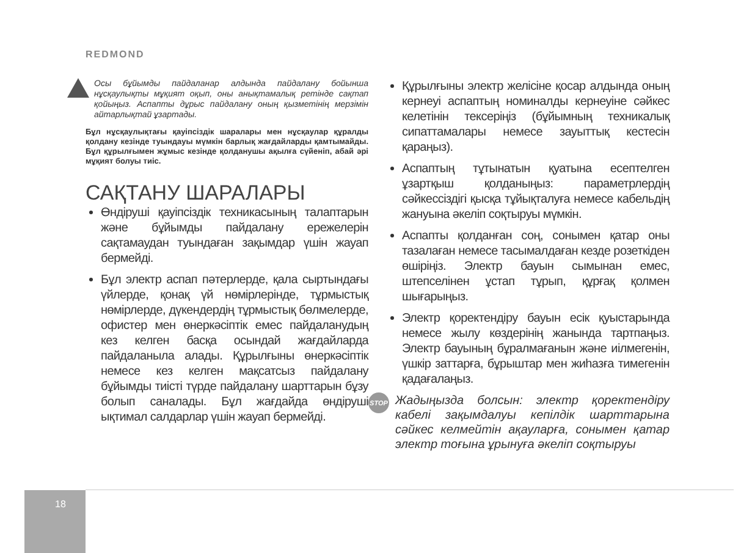REDMOND
Осы бұйымды пайдаланар алдында пайдалану бойынша нұсқаулықты мұқият оқып, оны анықтамалық ретінде сақтап қойыңыз. Аспапты дұрыс пайдалану оның қызметінің мерзімін айтарлықтай ұзартады.
Бұл нұсқаулықтағы қауіпсіздік шаралары мен нұсқаулар құралды қолдану кезінде туындауы мүмкін барлық жағдайларды қамтымайды. Бұл құрылғымен жұмыс кезінде қолданушы ақылға сүйеніп, абай әрі мұқият болуы тиіс.
САҚТАНУ ШАРАЛАРЫ
Өндіруші қауіпсіздік техникасының талаптарын және бұйымды пайдалану ережелерін сақтамаудан туындаған зақымдар үшін жауап бермейді.
Бұл электр аспап пәтерлерде, қала сыртындағы үйлерде, қонақ үй нөмірлерінде, тұрмыстық нөмірлерде, дүкендердің тұрмыстық бөлмелерде, офистер мен өнеркәсіптік емес пайдаланудың кез келген басқа осындай жағдайларда пайдаланыла алады. Құрылғыны өнеркәсіптік немесе кез келген мақсатсыз пайдалану бұйымды тиісті түрде пайдалану шарттарын бұзу болып саналады. Бұл жағдайда өндіруші ықтимал салдарлар үшін жауап бермейді.
Құрылғыны электр желісіне қосар алдында оның кернеуі аспаптың номиналды кернеуіне сәйкес келетінін тексеріңіз (бұйымның техникалық сипаттамалары немесе зауыттық кестесін қараңыз).
Аспаптың тұтынатын қуатына есептелген ұзартқыш қолданыңыз: параметрлердің сәйкессіздігі қысқа тұйықталуға немесе кабельдің жануына әкеліп соқтыруы мүмкін.
Аспапты қолданған соң, сонымен қатар оны тазалаған немесе тасымалдаған кезде розеткіден өшіріңіз. Электр бауын сымынан емес, штепселінен ұстап тұрып, құрғақ қолмен шығарыңыз.
Электр қоректендіру бауын есік қуыстарында немесе жылу көздерінің жанында тартпаңыз. Электр бауының бұралмағанын және иілмегенін, үшкір заттарға, бұрыштар мен жиһазға тимегенін қадағалаңыз.
STOP
Жадыңызда болсын: электр қоректендіру кабелі зақымдалуы кепілдік шарттарына сәйкес келмейтін ақауларға, сонымен қатар электр тоғына ұрынуға әкеліп соқтыруы
18